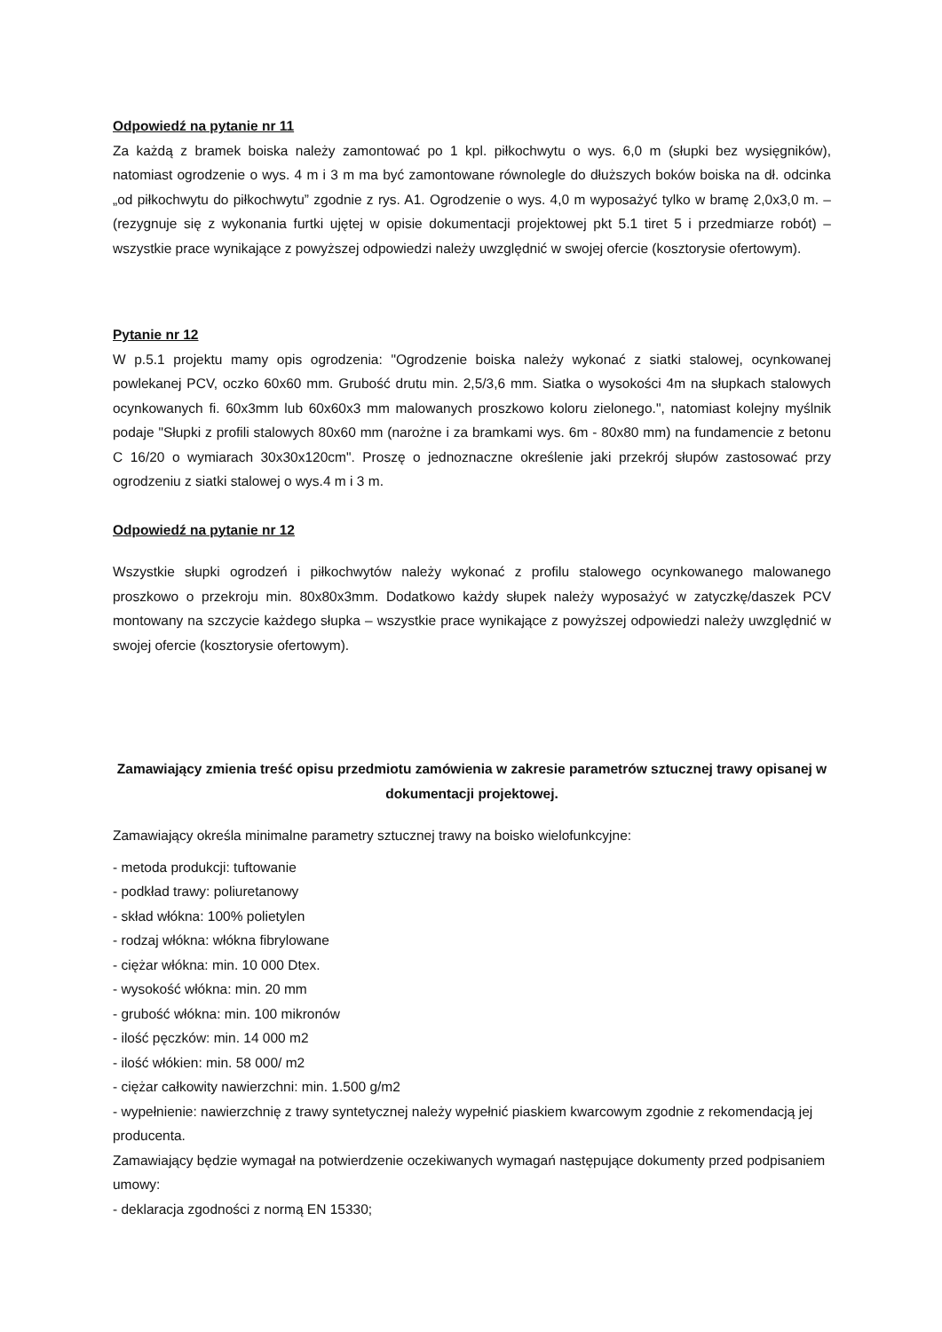Odpowiedź na pytanie nr 11
Za każdą z bramek boiska należy zamontować po 1 kpl. piłkochwytu o wys. 6,0 m (słupki bez wysięgników), natomiast ogrodzenie o wys. 4 m i 3 m ma być zamontowane równolegle do dłuższych boków boiska na dł. odcinka „od piłkochwytu do piłkochwytu” zgodnie z rys. A1. Ogrodzenie o wys. 4,0 m wyposażyć tylko w bramę 2,0x3,0 m. – (rezygnuje się z wykonania furtki ujętej w opisie dokumentacji projektowej pkt 5.1 tiret 5 i przedmiarze robót) – wszystkie prace wynikające z powyższej odpowiedzi należy uwzględnić w swojej ofercie (kosztorysie ofertowym).
Pytanie nr 12
W p.5.1 projektu mamy opis ogrodzenia: "Ogrodzenie boiska należy wykonać z siatki stalowej, ocynkowanej powlekanej PCV, oczko 60x60 mm. Grubość drutu min. 2,5/3,6 mm. Siatka o wysokości 4m na słupkach stalowych ocynkowanych fi. 60x3mm lub 60x60x3 mm malowanych proszkowo koloru zielonego.", natomiast kolejny myślnik podaje "Słupki z profili stalowych 80x60 mm (narożne i za bramkami wys. 6m - 80x80 mm) na fundamencie z betonu C 16/20 o wymiarach 30x30x120cm". Proszę o jednoznaczne określenie jaki przekrój słupów zastosować przy ogrodzeniu z siatki stalowej o wys.4 m i 3 m.
Odpowiedź na pytanie nr 12
Wszystkie słupki ogrodzeń i piłkochwytów należy wykonać z profilu stalowego ocynkowanego malowanego proszkowo o przekroju min. 80x80x3mm. Dodatkowo każdy słupek należy wyposażyć w zatyczkę/daszek PCV montowany na szczycie każdego słupka – wszystkie prace wynikające z powyższej odpowiedzi należy uwzględnić w swojej ofercie (kosztorysie ofertowym).
Zamawiający zmienia treść opisu przedmiotu zamówienia w zakresie parametrów sztucznej trawy opisanej w dokumentacji projektowej.
Zamawiający określa minimalne parametry sztucznej trawy na boisko wielofunkcyjne:
- metoda produkcji: tuftowanie
- podkład trawy: poliuretanowy
- skład włókna: 100% polietylen
- rodzaj włókna: włókna fibrylowane
- ciężar włókna: min. 10 000 Dtex.
- wysokość włókna: min. 20 mm
- grubość włókna: min. 100 mikronów
- ilość pęczków: min. 14 000 m2
- ilość włókien: min. 58 000/ m2
- ciężar całkowity nawierzchni: min. 1.500 g/m2
- wypełnienie: nawierzchnię z trawy syntetycznej należy wypełnić piaskiem kwarcowym zgodnie z rekomendacją jej producenta.
Zamawiający będzie wymagał na potwierdzenie oczekiwanych wymagań następujące dokumenty przed podpisaniem umowy:
- deklaracja zgodności z normą EN 15330;